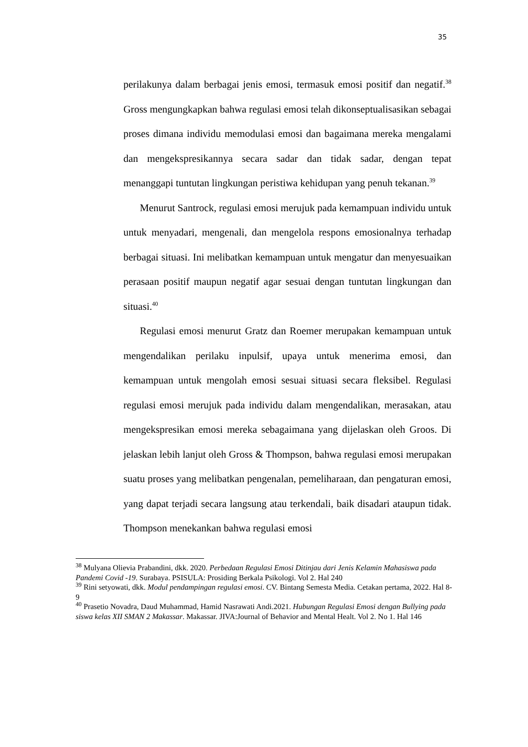35
perilakunya dalam berbagai jenis emosi, termasuk emosi positif dan negatif.<sup>38</sup> Gross mengungkapkan bahwa regulasi emosi telah dikonseptualisasikan sebagai proses dimana individu memodulasi emosi dan bagaimana mereka mengalami dan mengekspresikannya secara sadar dan tidak sadar, dengan tepat menanggapi tuntutan lingkungan peristiwa kehidupan yang penuh tekanan.<sup>39</sup>
Menurut Santrock, regulasi emosi merujuk pada kemampuan individu untuk untuk menyadari, mengenali, dan mengelola respons emosionalnya terhadap berbagai situasi. Ini melibatkan kemampuan untuk mengatur dan menyesuaikan perasaan positif maupun negatif agar sesuai dengan tuntutan lingkungan dan situasi.<sup>40</sup>
Regulasi emosi menurut Gratz dan Roemer merupakan kemampuan untuk mengendalikan perilaku inpulsif, upaya untuk menerima emosi, dan kemampuan untuk mengolah emosi sesuai situasi secara fleksibel. Regulasi regulasi emosi merujuk pada individu dalam mengendalikan, merasakan, atau mengekspresikan emosi mereka sebagaimana yang dijelaskan oleh Groos. Di jelaskan lebih lanjut oleh Gross & Thompson, bahwa regulasi emosi merupakan suatu proses yang melibatkan pengenalan, pemeliharaan, dan pengaturan emosi, yang dapat terjadi secara langsung atau terkendali, baik disadari ataupun tidak. Thompson menekankan bahwa regulasi emosi
<sup>38</sup> Mulyana Olievia Prabandini, dkk. 2020. Perbedaan Regulasi Emosi Ditinjau dari Jenis Kelamin Mahasiswa pada Pandemi Covid -19. Surabaya. PSISULA: Prosiding Berkala Psikologi. Vol 2. Hal 240
<sup>39</sup> Rini setyowati, dkk. Modul pendampingan regulasi emosi. CV. Bintang Semesta Media. Cetakan pertama, 2022. Hal 8-9
<sup>40</sup> Prasetio Novadra, Daud Muhammad, Hamid Nasrawati Andi.2021. Hubungan Regulasi Emosi dengan Bullying pada siswa kelas XII SMAN 2 Makassar. Makassar. JIVA:Journal of Behavior and Mental Healt. Vol 2. No 1. Hal 146